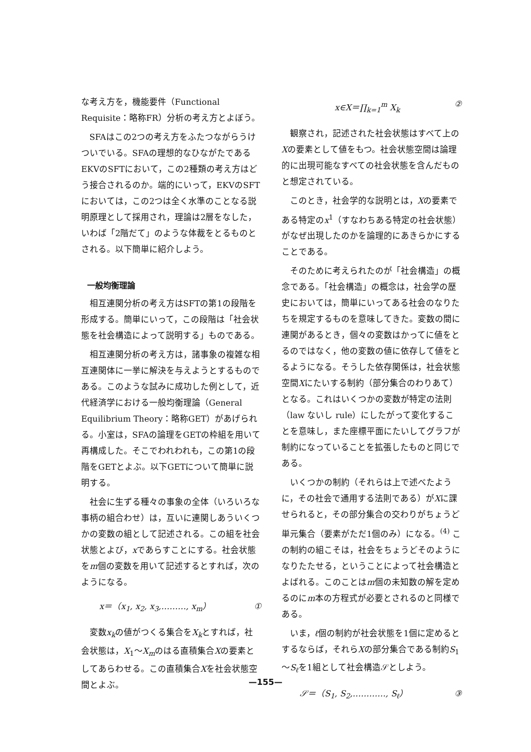な考え方を，機能要件（Functional Requisite：略称FR）分析の考え方とよぼう。
SFAはこの2つの考え方をふたつながらうけついでいる。SFAの理想的なひながたであるEKVのSFTにおいて，この2種類の考え方はどう接合されるのか。端的にいって，EKVのSFTにおいては，この2つは全く水準のことなる説明原理として採用され，理論は2層をなした，いわば「2階だて」のような体裁をとるものとされる。以下簡単に紹介しよう。
一般均衡理論
相互連関分析の考え方はSFTの第1の段階を形成する。簡単にいって，この段階は「社会状態を社会構造によって説明する」ものである。
相互連関分析の考え方は，諸事象の複雑な相互連関体に一挙に解決を与えようとするものである。このような試みに成功した例として，近代経済学における一般均衡理論（General Equilibrium Theory：略称GET）があげられる。小室は，SFAの論理をGETの枠組を用いて再構成した。そこでわれわれも，この第1の段階をGETとよぶ。以下GETについて簡単に説明する。
社会に生ずる種々の事象の全体（いろいろな事柄の組合わせ）は，互いに連関しあういくつかの変数の組として記述される。この組を社会状態とよび，xであらすことにする。社会状態をm個の変数を用いて記述するとすれば，次のようになる。
x＝（x<sub>1</sub>, x<sub>2</sub>, x<sub>3</sub>,………, x<sub>m</sub>） ①
変数x<sub>k</sub>の値がつくる集合をX<sub>k</sub>とすれば，社会状態は，X<sub>1</sub>～X<sub>m</sub>のはる直積集合Xの要素としてあらわせる。この直積集合Xを社会状態空間とよぶ。
x∈X＝∏<sub>k=1</sub><sup>m</sup> X<sub>k</sub> ②
観察され，記述された社会状態はすべて上のXの要素として値をもつ。社会状態空間は論理的に出現可能なすべての社会状態を含んだものと想定されている。
このとき，社会学的な説明とは，Xの要素である特定のx<sup>1</sup>（すなわちある特定の社会状態）がなぜ出現したのかを論理的にあきらかにすることである。
そのために考えられたのが「社会構造」の概念である。「社会構造」の概念は，社会学の歴史においては，簡単にいってある社会のなりたちを規定するものを意味してきた。変数の間に連関があるとき，個々の変数はかってに値をとるのではなく，他の変数の値に依存して値をとるようになる。そうした依存関係は，社会状態空間Xにたいする制約（部分集合のわりあて）となる。これはいくつかの変数が特定の法則（law ないし rule）にしたがって変化することを意味し，また座標平面にたいしてグラフが制約になっていることを拡張したものと同じである。
いくつかの制約（それらは上で述べたように，その社会で通用する法則である）がXに課せられると，その部分集合の交わりがちょうど単元集合（要素がただ1個のみ）になる。<sup>(4)</sup> この制約の組こそは，社会をちょうどそのようになりたたせる，ということによって社会構造とよばれる。このことはm個の未知数の解を定めるのにm本の方程式が必要とされるのと同様である。
いま，ℓ個の制約が社会状態を1個に定めるとするならば，それらXの部分集合である制約S<sub>1</sub>～S<sub>ℓ</sub>を1組として社会構造𝒮としよう。
𝒮＝（S<sub>1</sub>, S<sub>2</sub>,…………, S<sub>ℓ</sub>） ③
—155—